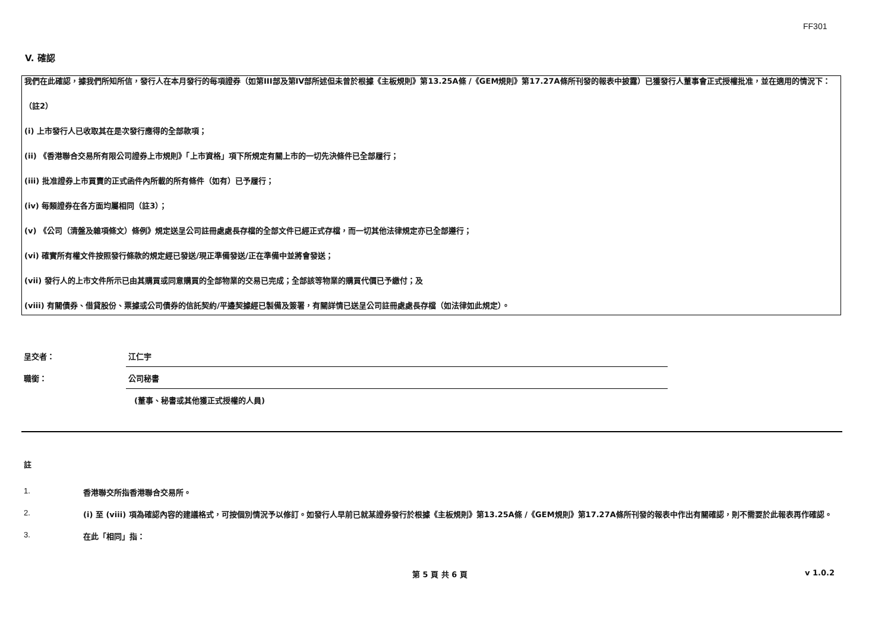FF301
V. 確認
我們在此確認，據我們所知所信，發行人在本月發行的每項證券（如第III部及第IV部所述但未曾於根據《主板規則》第13.25A條 /《GEM規則》第17.27A條所刊發的報表中披露）已獲發行人董事會正式授權批准，並在適用的情況下：
（註2）
(i) 上市發行人已收取其在是次發行應得的全部款項；
(ii) 《香港聯合交易所有限公司證券上市規則》「上市資格」項下所規定有關上市的一切先決條件已全部履行；
(iii) 批准證券上市買賣的正式函件內所載的所有條件（如有）已予履行；
(iv) 每類證券在各方面均屬相同（註3）；
(v) 《公司（清盤及雜項條文）條例》規定送呈公司註冊處處長存檔的全部文件已經正式存檔，而一切其他法律規定亦已全部遵行；
(vi) 確實所有權文件按照發行條款的規定經已發送/現正準備發送/正在準備中並將會發送；
(vii) 發行人的上市文件所示已由其購買或同意購買的全部物業的交易已完成；全部該等物業的購買代價已予繳付；及
(viii) 有關債券、借貸股份、票據或公司債券的信託契約/平邊契據經已製備及簽署，有關詳情已送呈公司註冊處處長存檔（如法律如此規定）。
呈交者：
江仁宇
職銜：
公司秘書
(董事、秘書或其他獲正式授權的人員)
註
1. 香港聯交所指香港聯合交易所。
2. (i) 至 (viii) 項為確認內容的建議格式，可按個別情況予以修訂。如發行人早前已就某證券發行於根據《主板規則》第13.25A條 /《GEM規則》第17.27A條所刊發的報表中作出有關確認，則不需要於此報表再作確認。
3. 在此「相同」指：
第 5 頁 共 6 頁 v 1.0.2